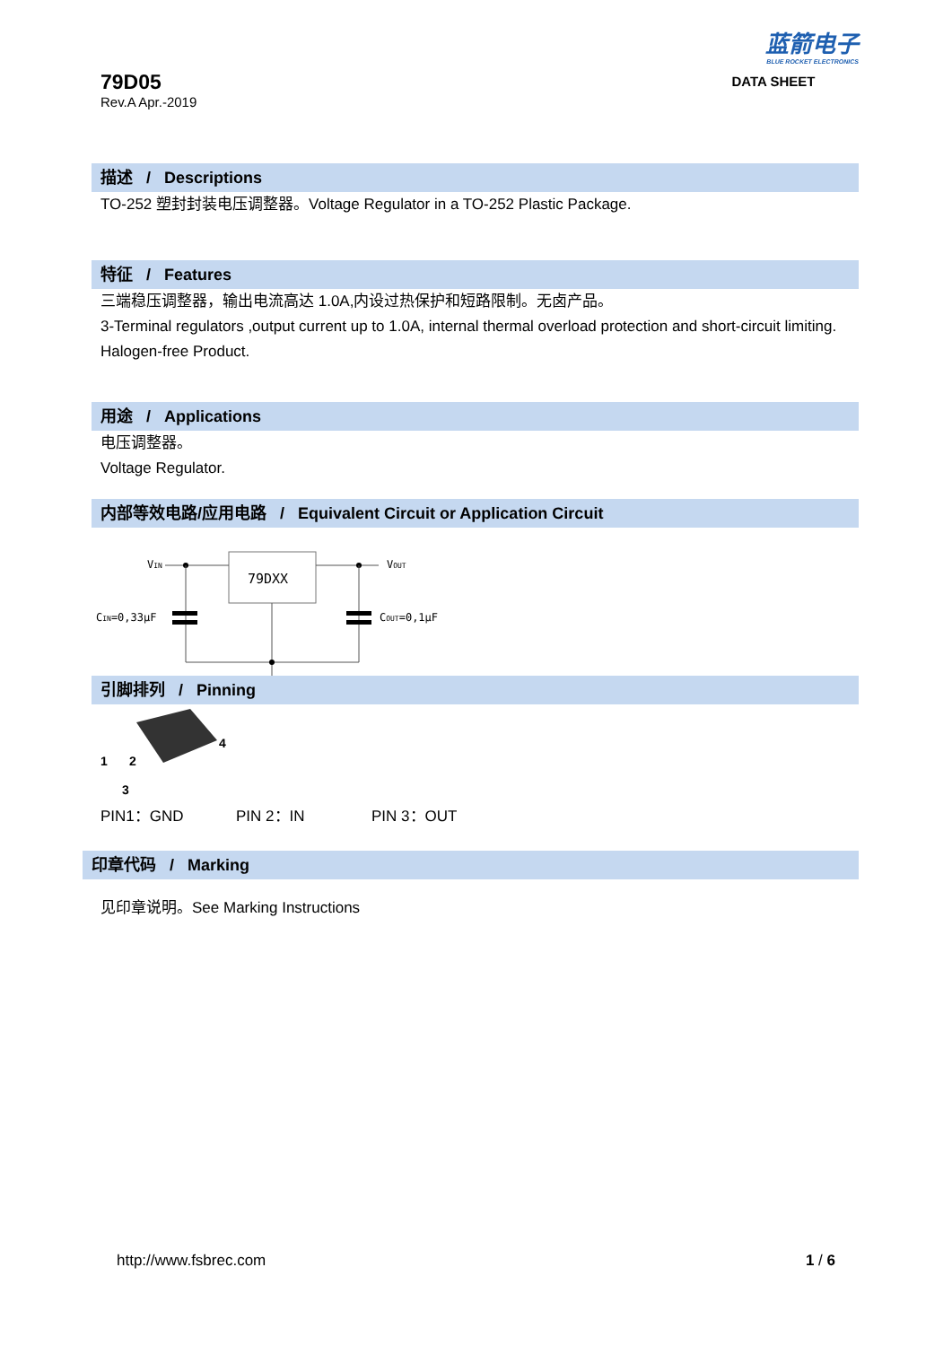79D05
Rev.A Apr.-2019
蓝箭电子
BLUE ROCKET ELECTRONICS
DATA SHEET
描述 / Descriptions
TO-252 塑封封装电压调整器。Voltage Regulator in a TO-252 Plastic Package.
特征 / Features
三端稳压调整器，输出电流高达 1.0A,内设过热保护和短路限制。无卤产品。
3-Terminal regulators ,output current up to 1.0A, internal thermal overload protection and short-circuit limiting. Halogen-free Product.
用途 / Applications
电压调整器。
Voltage Regulator.
内部等效电路/应用电路 / Equivalent Circuit or Application Circuit
79DXX
VIN
VOUT
CIN=0,33μF
COUT=0,1μF
引脚排列 / Pinning
1
2
3
4
PIN1：GND PIN 2：IN PIN 3：OUT
印章代码 / Marking
见印章说明。See Marking Instructions
http://www.fsbrec.com 1 / 6